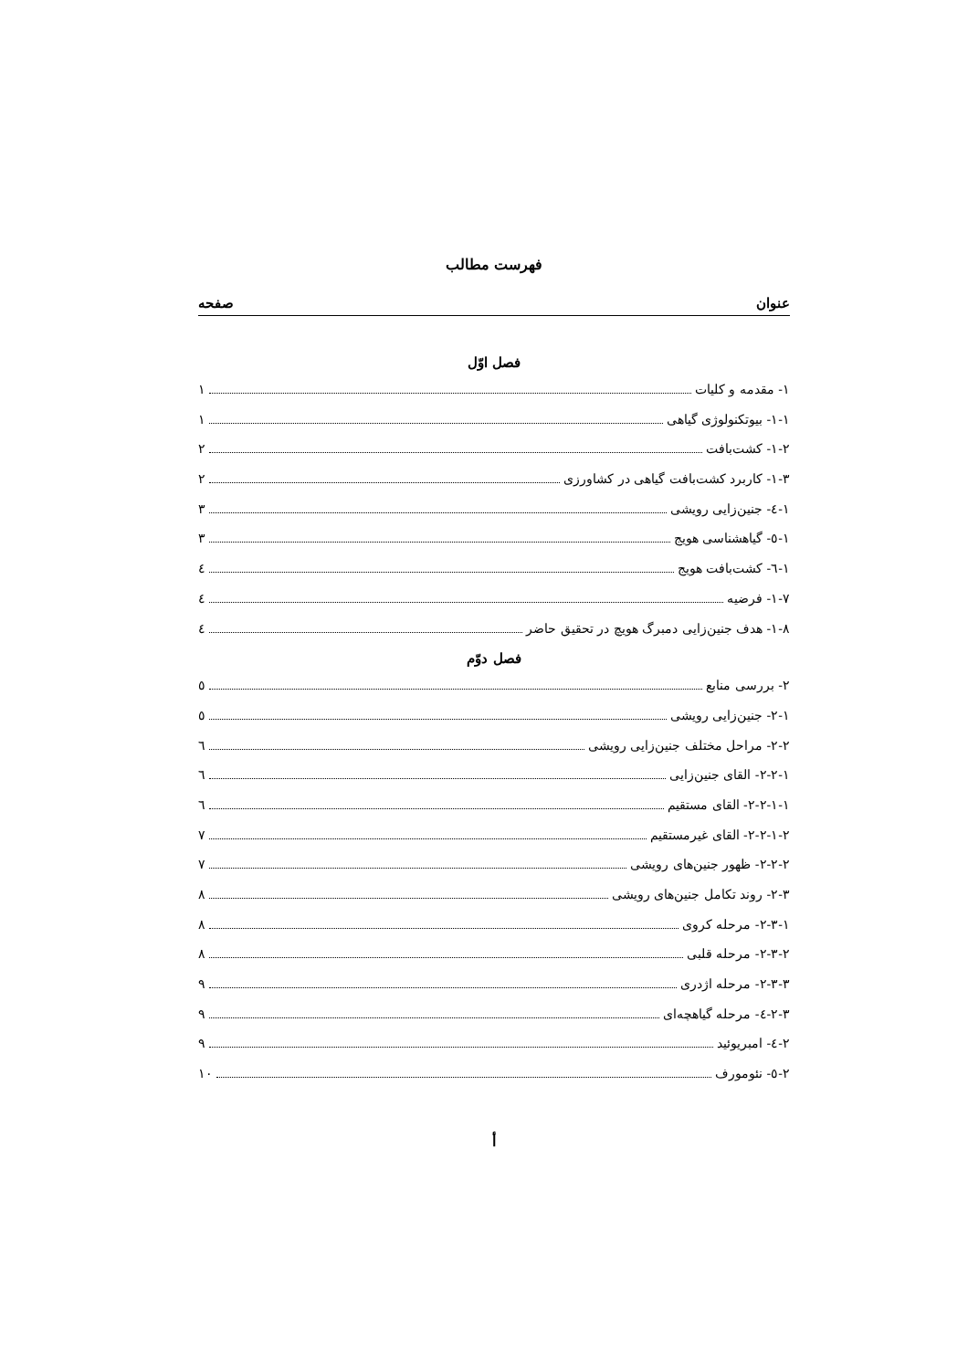فهرست مطالب
عنوان صفحه
فصل اوّل
۱- مقدمه و کلیات ۱
۱-۱- بیوتکنولوژی گیاهی ۱
۱-۲- کشت‌بافت ۲
۱-۳- کاربرد کشت‌بافت گیاهی در کشاورزی ۲
۱-٤- جنین‌زایی رویشی ۳
۱-٥- گیاهشناسی هویج ۳
۱-٦- کشت‌بافت هویج ٤
۱-۷- فرضیه ٤
۱-۸- هدف جنین‌زایی دمبرگ هویچ در تحقیق حاضر ٤
فصل دوّم
۲- بررسی منابع ٥
۲-۱- جنین‌زایی رویشی ٥
۲-۲- مراحل مختلف جنین‌زایی رویشی ٦
۲-۲-۱- القای جنین‌زایی ٦
۲-۲-۱-۱- القای مستقیم ٦
۲-۲-۱-۲- القای غیرمستقیم ۷
۲-۲-۲- ظهور جنین‌های رویشی ۷
۲-۳- روند تکامل جنین‌های رویشی ۸
۲-۳-۱- مرحله کروی ۸
۲-۳-۲- مرحله قلبی ۸
۲-۳-۳- مرحله اژدری ۹
۲-۳-٤- مرحله گیاهچه‌ای ۹
۲-٤- امبریوئید ۹
۲-٥- نئومورف ۱۰
أ